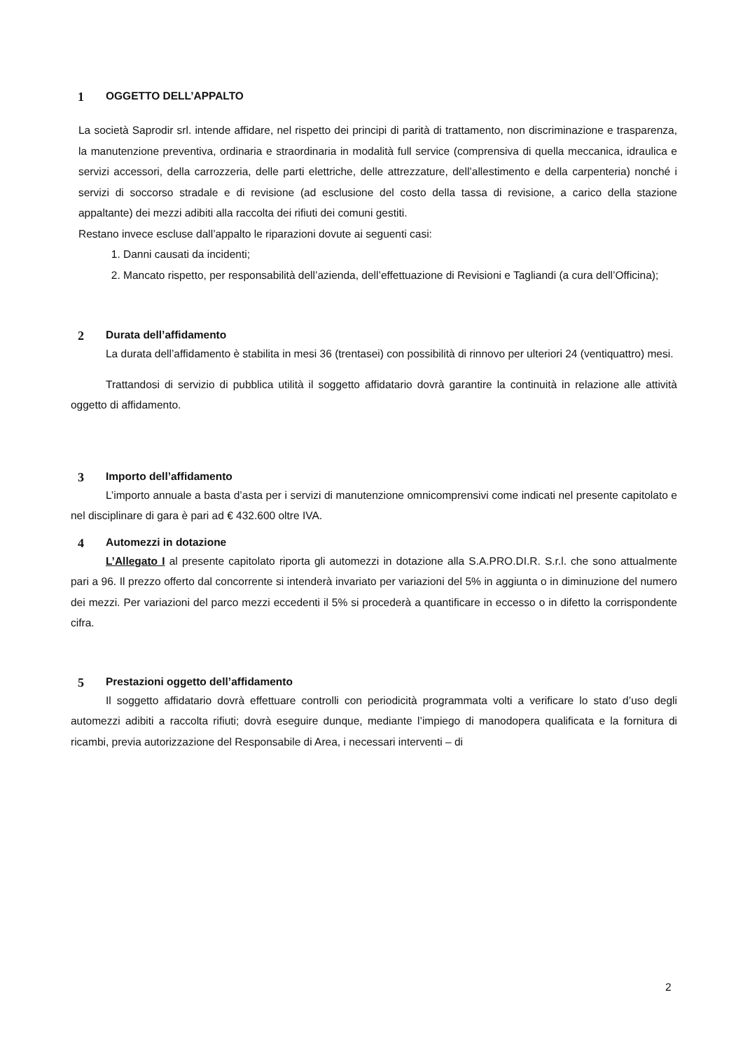1 OGGETTO DELL’APPALTO
La società Saprodir srl. intende affidare, nel rispetto dei principi di parità di trattamento, non discriminazione e trasparenza, la manutenzione preventiva, ordinaria e straordinaria in modalità full service (comprensiva di quella meccanica, idraulica e servizi accessori, della carrozzeria, delle parti elettriche, delle attrezzature, dell’allestimento e della carpenteria) nonché i servizi di soccorso stradale e di revisione (ad esclusione del costo della tassa di revisione, a carico della stazione appaltante) dei mezzi adibiti alla raccolta dei rifiuti dei comuni gestiti.
Restano invece escluse dall’appalto le riparazioni dovute ai seguenti casi:
1. Danni causati da incidenti;
2. Mancato rispetto, per responsabilità dell’azienda, dell’effettuazione di Revisioni e Tagliandi (a cura dell’Officina);
2 Durata dell’affidamento
La durata dell’affidamento è stabilita in mesi 36 (trentasei) con possibilità di rinnovo per ulteriori 24 (ventiquattro) mesi.
Trattandosi di servizio di pubblica utilità il soggetto affidatario dovrà garantire la continuità in relazione alle attività oggetto di affidamento.
3 Importo dell’affidamento
L’importo annuale a basta d’asta per i servizi di manutenzione omnicomprensivi come indicati nel presente capitolato e nel disciplinare di gara è pari ad € 432.600 oltre IVA.
4 Automezzi in dotazione
L’Allegato I al presente capitolato riporta gli automezzi in dotazione alla S.A.PRO.DI.R. S.r.l. che sono attualmente pari a 96. Il prezzo offerto dal concorrente si intenderà invariato per variazioni del 5% in aggiunta o in diminuzione del numero dei mezzi. Per variazioni del parco mezzi eccedenti il 5% si procederà a quantificare in eccesso o in difetto la corrispondente cifra.
5 Prestazioni oggetto dell’affidamento
Il soggetto affidatario dovrà effettuare controlli con periodicità programmata volti a verificare lo stato d’uso degli automezzi adibiti a raccolta rifiuti; dovrà eseguire dunque, mediante l’impiego di manodopera qualificata e la fornitura di ricambi, previa autorizzazione del Responsabile di Area, i necessari interventi – di
2